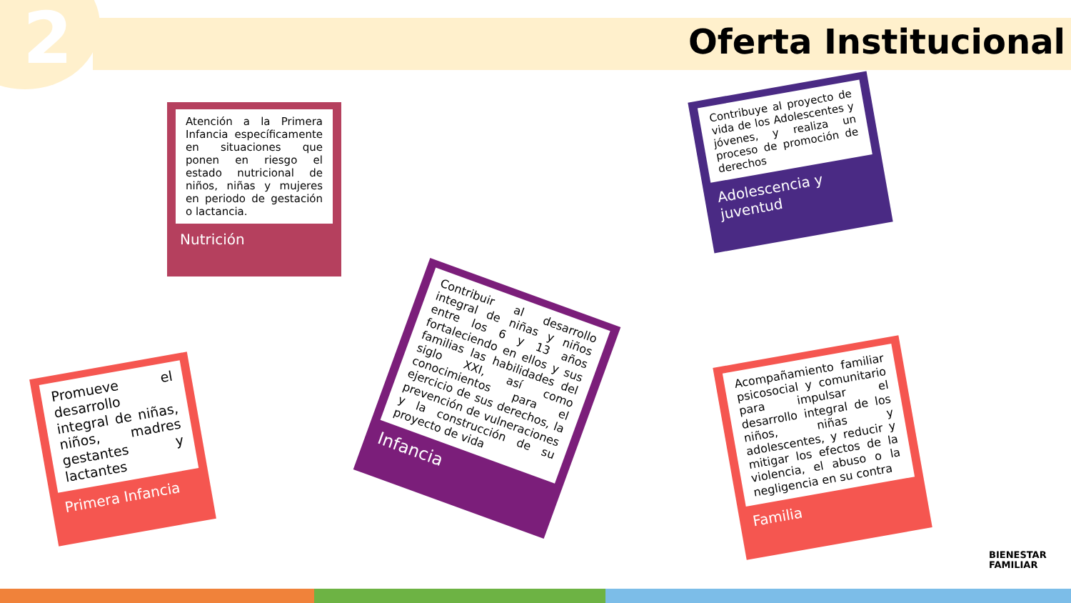2 Oferta Institucional
Atención a la Primera Infancia específicamente en situaciones que ponen en riesgo el estado nutricional de niños, niñas y mujeres en periodo de gestación o lactancia.
Nutrición
Contribuye al proyecto de vida de los Adolescentes y jóvenes, y realiza un proceso de promoción de derechos
Adolescencia y juventud
Promueve el desarrollo integral de niñas, niños, madres gestantes y lactantes
Primera Infancia
Contribuir al desarrollo integral de niñas y niños entre los 6 y 13 años fortaleciendo en ellos y sus familias las habilidades del siglo XXI, así como conocimientos para el ejercicio de sus derechos, la prevención de vulneraciones y la construcción de su proyecto de vida
Infancia
Acompañamiento familiar psicosocial y comunitario para impulsar el desarrollo integral de los niños, niñas y adolescentes, y reducir y mitigar los efectos de la violencia, el abuso o la negligencia en su contra
Familia
BIENESTAR
FAMILIAR